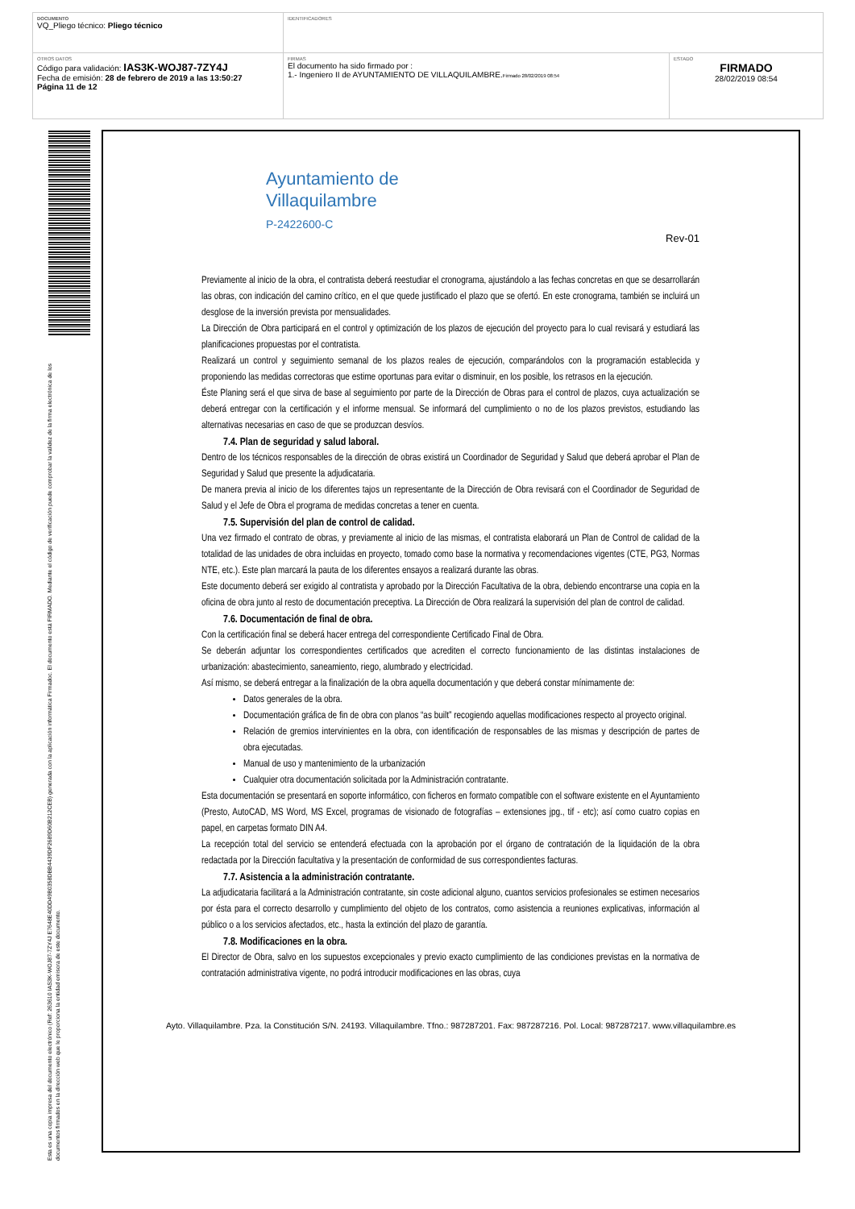| DOCUMENTO VQ_Pliego técnico: Pliego técnico | IDENTIFICADORES | |
| OTROS DATOS Código para validación: IAS3K-WOJ87-7ZY4J Fecha de emisión: 28 de febrero de 2019 a las 13:50:27 Página 11 de 12 | FIRMAS El documento ha sido firmado por : 1.- Ingeniero II de AYUNTAMIENTO DE VILLAQUILAMBRE. Firmado 28/02/2019 08:54 | ESTADO FIRMADO 28/02/2019 08:54 |
Esta es una copia impresa del documento electrónico (Ref: 263610 IAS3K-WOJ87-7ZY4J E7648E40DD49B0358DBB4439DF2689D60B212CEB) generada con la aplicación informática Firmadoc. El documento está FIRMADO. Mediante el código de verificación puede comprobar la validez de la firma electrónica de los documentos firmados en la dirección web que le proporciona la entidad emisora de este documento.
Ayuntamiento de
Villaquilambre
P-2422600-C
Rev-01
Previamente al inicio de la obra, el contratista deberá reestudiar el cronograma, ajustándolo a las fechas concretas en que se desarrollarán las obras, con indicación del camino crítico, en el que quede justificado el plazo que se ofertó. En este cronograma, también se incluirá un desglose de la inversión prevista por mensualidades.
La Dirección de Obra participará en el control y optimización de los plazos de ejecución del proyecto para lo cual revisará y estudiará las planificaciones propuestas por el contratista.
Realizará un control y seguimiento semanal de los plazos reales de ejecución, comparándolos con la programación establecida y proponiendo las medidas correctoras que estime oportunas para evitar o disminuir, en los posible, los retrasos en la ejecución.
Éste Planing será el que sirva de base al seguimiento por parte de la Dirección de Obras para el control de plazos, cuya actualización se deberá entregar con la certificación y el informe mensual. Se informará del cumplimiento o no de los plazos previstos, estudiando las alternativas necesarias en caso de que se produzcan desvíos.
7.4. Plan de seguridad y salud laboral.
Dentro de los técnicos responsables de la dirección de obras existirá un Coordinador de Seguridad y Salud que deberá aprobar el Plan de Seguridad y Salud que presente la adjudicataria.
De manera previa al inicio de los diferentes tajos un representante de la Dirección de Obra revisará con el Coordinador de Seguridad de Salud y el Jefe de Obra el programa de medidas concretas a tener en cuenta.
7.5. Supervisión del plan de control de calidad.
Una vez firmado el contrato de obras, y previamente al inicio de las mismas, el contratista elaborará un Plan de Control de calidad de la totalidad de las unidades de obra incluidas en proyecto, tomado como base la normativa y recomendaciones vigentes (CTE, PG3, Normas NTE, etc.). Este plan marcará la pauta de los diferentes ensayos a realizará durante las obras.
Este documento deberá ser exigido al contratista y aprobado por la Dirección Facultativa de la obra, debiendo encontrarse una copia en la oficina de obra junto al resto de documentación preceptiva. La Dirección de Obra realizará la supervisión del plan de control de calidad.
7.6. Documentación de final de obra.
Con la certificación final se deberá hacer entrega del correspondiente Certificado Final de Obra.
Se deberán adjuntar los correspondientes certificados que acrediten el correcto funcionamiento de las distintas instalaciones de urbanización: abastecimiento, saneamiento, riego, alumbrado y electricidad.
Así mismo, se deberá entregar a la finalización de la obra aquella documentación y que deberá constar mínimamente de:
Datos generales de la obra.
Documentación gráfica de fin de obra con planos “as built” recogiendo aquellas modificaciones respecto al proyecto original.
Relación de gremios intervinientes en la obra, con identificación de responsables de las mismas y descripción de partes de obra ejecutadas.
Manual de uso y mantenimiento de la urbanización
Cualquier otra documentación solicitada por la Administración contratante.
Esta documentación se presentará en soporte informático, con ficheros en formato compatible con el software existente en el Ayuntamiento (Presto, AutoCAD, MS Word, MS Excel, programas de visionado de fotografías – extensiones jpg., tif - etc); así como cuatro copias en papel, en carpetas formato DIN A4.
La recepción total del servicio se entenderá efectuada con la aprobación por el órgano de contratación de la liquidación de la obra redactada por la Dirección facultativa y la presentación de conformidad de sus correspondientes facturas.
7.7. Asistencia a la administración contratante.
La adjudicataria facilitará a la Administración contratante, sin coste adicional alguno, cuantos servicios profesionales se estimen necesarios por ésta para el correcto desarrollo y cumplimiento del objeto de los contratos, como asistencia a reuniones explicativas, información al público o a los servicios afectados, etc., hasta la extinción del plazo de garantía.
7.8. Modificaciones en la obra.
El Director de Obra, salvo en los supuestos excepcionales y previo exacto cumplimiento de las condiciones previstas en la normativa de contratación administrativa vigente, no podrá introducir modificaciones en las obras, cuya
Ayto. Villaquilambre. Pza. la Constitución S/N. 24193. Villaquilambre. Tfno.: 987287201. Fax: 987287216. Pol. Local: 987287217. www.villaquilambre.es